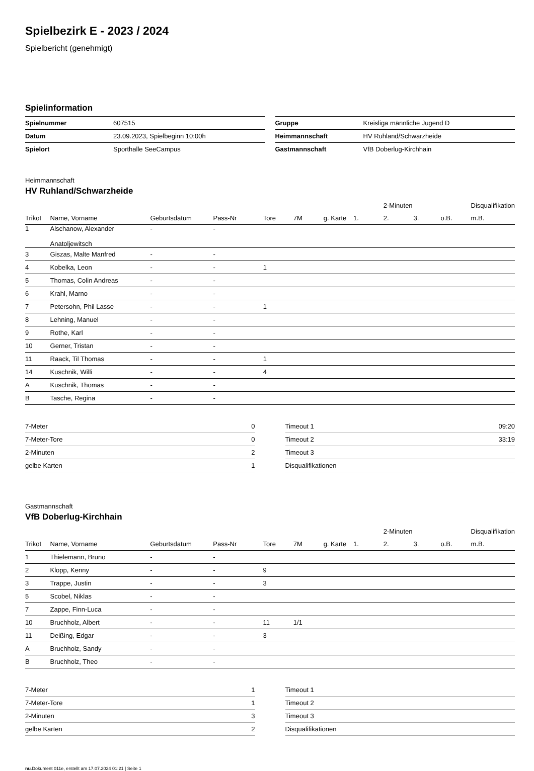Spielbezirk E - 2023 / 2024
Spielbericht (genehmigt)
Spielinformation
| Spielnummer | 607515 |
| Datum | 23.09.2023, Spielbeginn 10:00h |
| Spielort | Sporthalle SeeCampus |
| Gruppe | Kreisliga männliche Jugend D |
| Heimmannschaft | HV Ruhland/Schwarzheide |
| Gastmannschaft | VfB Doberlug-Kirchhain |
Heimmannschaft
HV Ruhland/Schwarzheide
| | | | | | | | | 2-Minuten | | | Disqualifikation |
| --- | --- | --- | --- | --- | --- | --- | --- | --- | --- | --- | --- |
| Trikot | Name, Vorname | Geburtsdatum | Pass-Nr | Tore | 7M | g. Karte | 1. | 2. | 3. | o.B. | m.B. |
| 1 | Alschanow, Alexander Anatoljewitsch | - | - | | | | | | | | |
| 3 | Giszas, Malte Manfred | - | - | | | | | | | | |
| 4 | Kobelka, Leon | - | - | 1 | | | | | | | |
| 5 | Thomas, Colin Andreas | - | - | | | | | | | | |
| 6 | Krahl, Marno | - | - | | | | | | | | |
| 7 | Petersohn, Phil Lasse | - | - | 1 | | | | | | | |
| 8 | Lehning, Manuel | - | - | | | | | | | | |
| 9 | Rothe, Karl | - | - | | | | | | | | |
| 10 | Gerner, Tristan | - | - | | | | | | | | |
| 11 | Raack, Til Thomas | - | - | 1 | | | | | | | |
| 14 | Kuschnik, Willi | - | - | 4 | | | | | | | |
| A | Kuschnik, Thomas | - | - | | | | | | | | |
| B | Tasche, Regina | - | - | | | | | | | | |
| 7-Meter | 0 |
| 7-Meter-Tore | 0 |
| 2-Minuten | 2 |
| gelbe Karten | 1 |
| Timeout 1 | 09:20 |
| Timeout 2 | 33:19 |
| Timeout 3 | |
| Disqualifikationen | |
Gastmannschaft
VfB Doberlug-Kirchhain
| | | | | | | | | 2-Minuten | | | Disqualifikation |
| --- | --- | --- | --- | --- | --- | --- | --- | --- | --- | --- | --- |
| Trikot | Name, Vorname | Geburtsdatum | Pass-Nr | Tore | 7M | g. Karte | 1. | 2. | 3. | o.B. | m.B. |
| 1 | Thielemann, Bruno | - | - | | | | | | | | |
| 2 | Klopp, Kenny | - | - | 9 | | | | | | | |
| 3 | Trappe, Justin | - | - | 3 | | | | | | | |
| 5 | Scobel, Niklas | - | - | | | | | | | | |
| 7 | Zappe, Finn-Luca | - | - | | | | | | | | |
| 10 | Bruchholz, Albert | - | - | 11 | 1/1 | | | | | | |
| 11 | Deißing, Edgar | - | - | 3 | | | | | | | |
| A | Bruchholz, Sandy | - | - | | | | | | | | |
| B | Bruchholz, Theo | - | - | | | | | | | | |
| 7-Meter | 1 |
| 7-Meter-Tore | 1 |
| 2-Minuten | 3 |
| gelbe Karten | 2 |
| Timeout 1 | |
| Timeout 2 | |
| Timeout 3 | |
| Disqualifikationen | |
nu.Dokument 011e, erstellt am 17.07.2024 01:21 | Seite 1